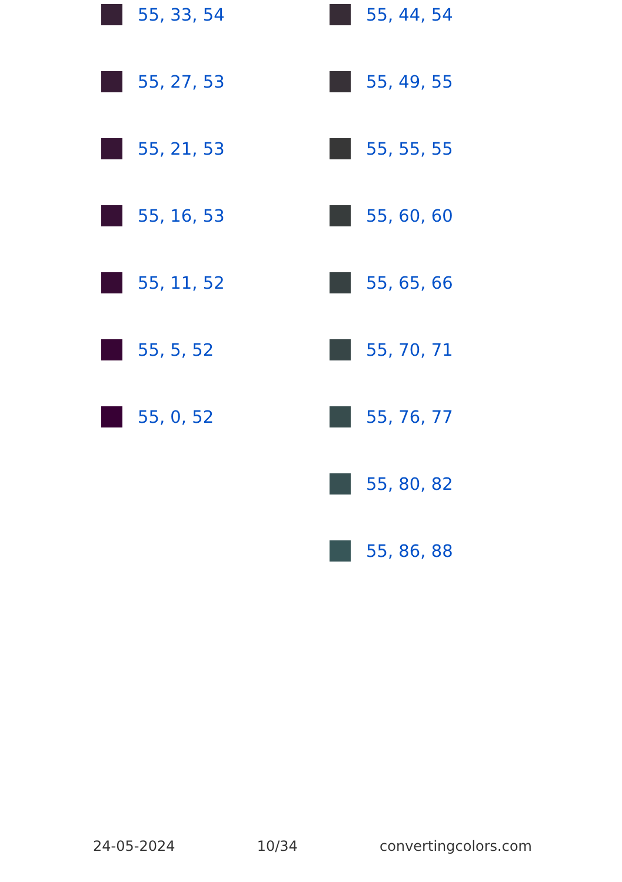55, 33, 54
55, 27, 53
55, 21, 53
55, 16, 53
55, 11, 52
55, 5, 52
55, 0, 52
55, 44, 54
55, 49, 55
55, 55, 55
55, 60, 60
55, 65, 66
55, 70, 71
55, 76, 77
55, 80, 82
55, 86, 88
24-05-2024 10/34 convertingcolors.com